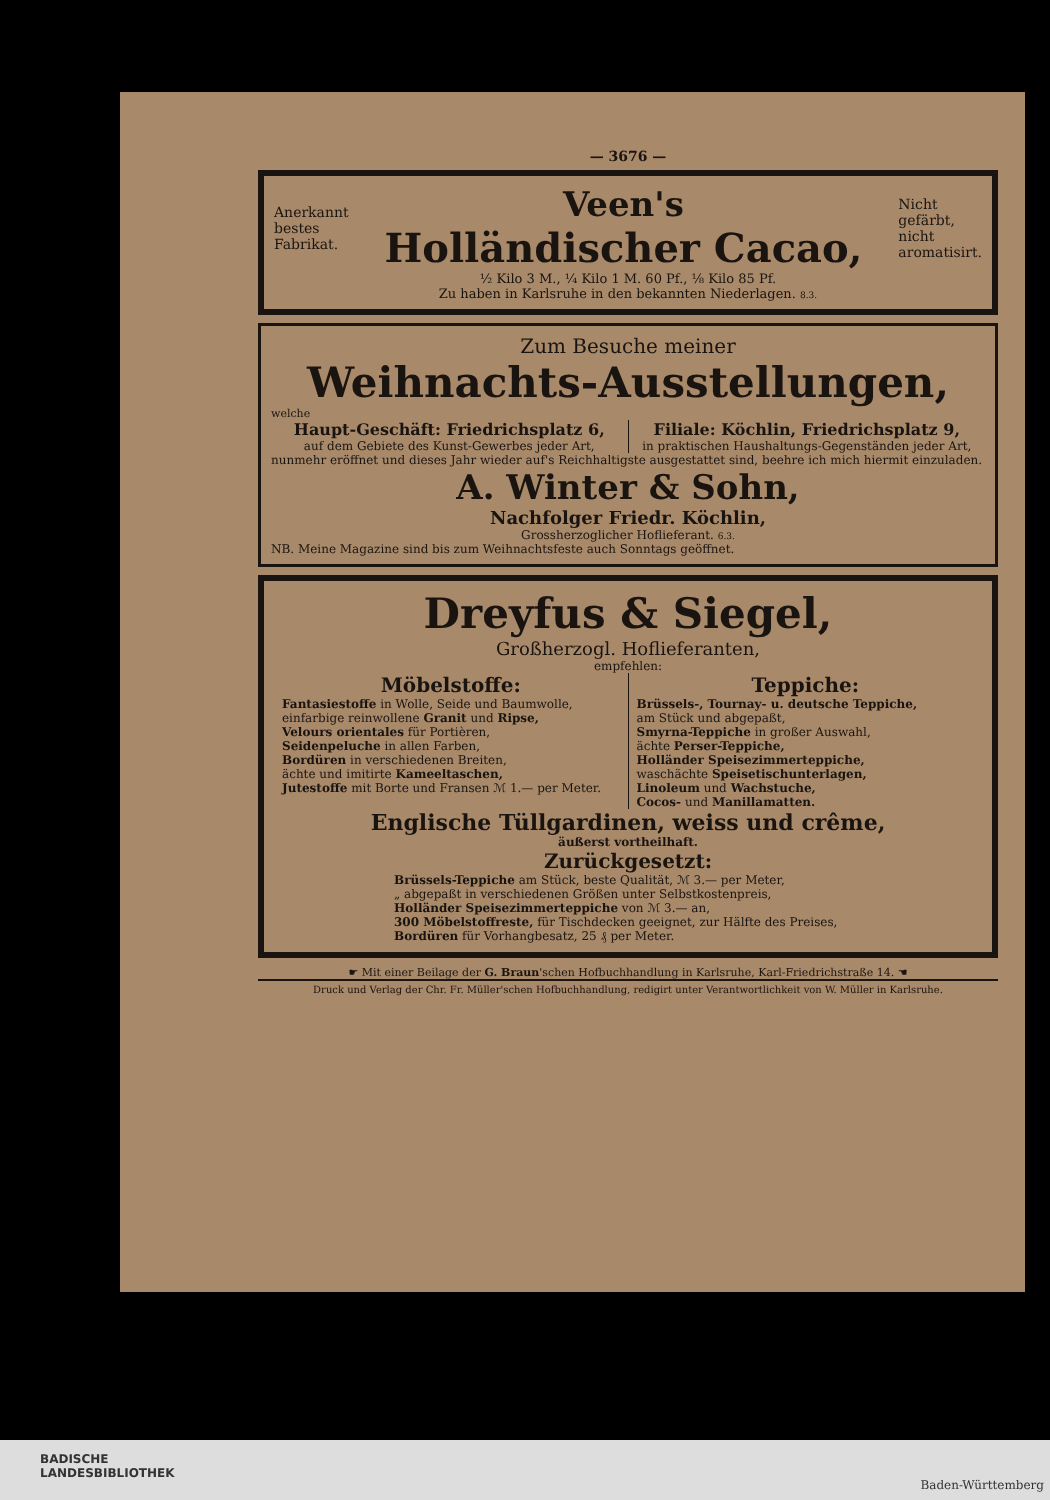— 3676 —
Anerkannt
bestes
Fabrikat.
Veen's
Holländischer Cacao,
Nicht
gefärbt,
nicht
aromatisirt.
½ Kilo 3 M., ¼ Kilo 1 M. 60 Pf., ⅛ Kilo 85 Pf.
Zu haben in Karlsruhe in den bekannten Niederlagen. 8.3.
Zum Besuche meiner
Weihnachts-Ausstellungen,
welche
Haupt-Geschäft: Friedrichsplatz 6,
auf dem Gebiete des Kunst-Gewerbes jeder Art,
Filiale: Köchlin, Friedrichsplatz 9,
in praktischen Haushaltungs-Gegenständen jeder Art,
nunmehr eröffnet und dieses Jahr wieder auf's Reichhaltigste ausgestattet sind, beehre ich mich hiermit einzuladen.
A. Winter & Sohn,
Nachfolger Friedr. Köchlin,
Grossherzoglicher Hoflieferant. 6.3.
NB. Meine Magazine sind bis zum Weihnachtsfeste auch Sonntags geöffnet.
Dreyfus & Siegel,
Großherzogl. Hoflieferanten,
empfehlen:
Möbelstoffe:
Fantasiestoffe in Wolle, Seide und Baumwolle,
einfarbige reinwollene Granit und Ripse,
Velours orientales für Portièren,
Seidenpeluche in allen Farben,
Bordüren in verschiedenen Breiten,
ächte und imitirte Kameeltaschen,
Jutestoffe mit Borte und Fransen ℳ 1.— per Meter.
Teppiche:
Brüssels-, Tournay- u. deutsche Teppiche,
am Stück und abgepaßt,
Smyrna-Teppiche in großer Auswahl,
ächte Perser-Teppiche,
Holländer Speisezimmerteppiche,
waschächte Speisetischunterlagen,
Linoleum und Wachstuche,
Cocos- und Manillamatten.
Englische Tüllgardinen, weiss und crême,
äußerst vortheilhaft.
Zurückgesetzt:
Brüssels-Teppiche am Stück, beste Qualität, ℳ 3.— per Meter,
„ abgepaßt in verschiedenen Größen unter Selbstkostenpreis,
Holländer Speisezimmerteppiche von ℳ 3.— an,
300 Möbelstoffreste, für Tischdecken geeignet, zur Hälfte des Preises,
Bordüren für Vorhangbesatz, 25 ₰ per Meter.
☛ Mit einer Beilage der G. Braun'schen Hofbuchhandlung in Karlsruhe, Karl-Friedrichstraße 14. ☚
Druck und Verlag der Chr. Fr. Müller'schen Hofbuchhandlung, redigirt unter Verantwortlichkeit von W. Müller in Karlsruhe.
BADISCHE
LANDESBIBLIOTHEK
Baden-Württemberg